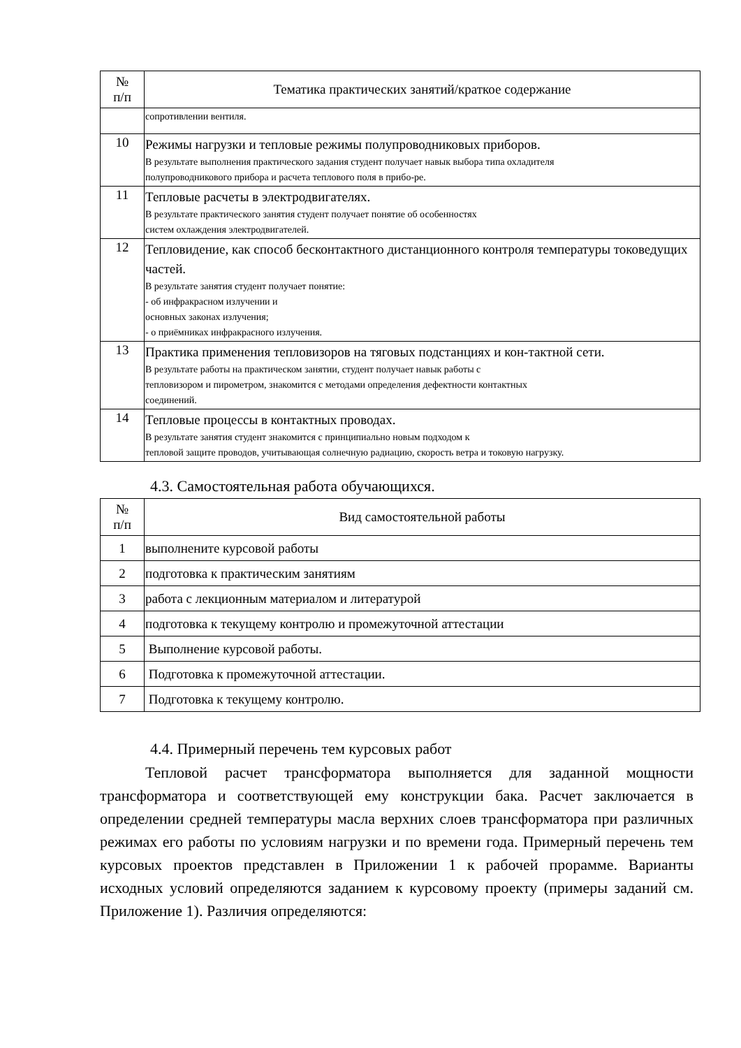| № п/п | Тематика практических занятий/краткое содержание |
| --- | --- |
| | сопротивлении вентиля. |
| 10 | Режимы нагрузки и тепловые режимы полупроводниковых приборов. В результате выполнения практического задания студент получает навык выбора типа охладителя полупроводникового прибора и расчета теплового поля в прибо-ре. |
| 11 | Тепловые расчеты в электродвигателях. В результате практического занятия студент получает понятие об особенностях систем охлаждения электродвигателей. |
| 12 | Тепловидение, как способ бесконтактного дистанционного контроля температуры токоведущих частей. В результате занятия студент получает понятие: - об инфракрасном излучении и основных законах излучения; - о приёмниках инфракрасного излучения. |
| 13 | Практика применения тепловизоров на тяговых подстанциях и кон-тактной сети. В результате работы на практическом занятии, студент получает навык работы с тепловизором и пирометром, знакомится с методами определения дефектности контактных соединений. |
| 14 | Тепловые процессы в контактных проводах. В результате занятия студент знакомится с принципиально новым подходом к тепловой защите проводов, учитывающая солнечную радиацию, скорость ветра и токовую нагрузку. |
4.3. Самостоятельная работа обучающихся.
| № п/п | Вид самостоятельной работы |
| --- | --- |
| 1 | выполнените курсовой работы |
| 2 | подготовка к практическим занятиям |
| 3 | работа с лекционным материалом и литературой |
| 4 | подготовка к текущему контролю и промежуточной аттестации |
| 5 | Выполнение курсовой работы. |
| 6 | Подготовка к промежуточной аттестации. |
| 7 | Подготовка к текущему контролю. |
4.4. Примерный перечень тем курсовых работ
Тепловой расчет трансформатора выполняется для заданной мощности трансформатора и соответствующей ему конструкции бака. Расчет заключается в определении средней температуры масла верхних слоев трансформатора при различных режимах его работы по условиям нагрузки и по времени года. Примерный перечень тем курсовых проектов представлен в Приложении 1 к рабочей прорамме. Варианты исходных условий определяются заданием к курсовому проекту (примеры заданий см. Приложение 1). Различия определяются: